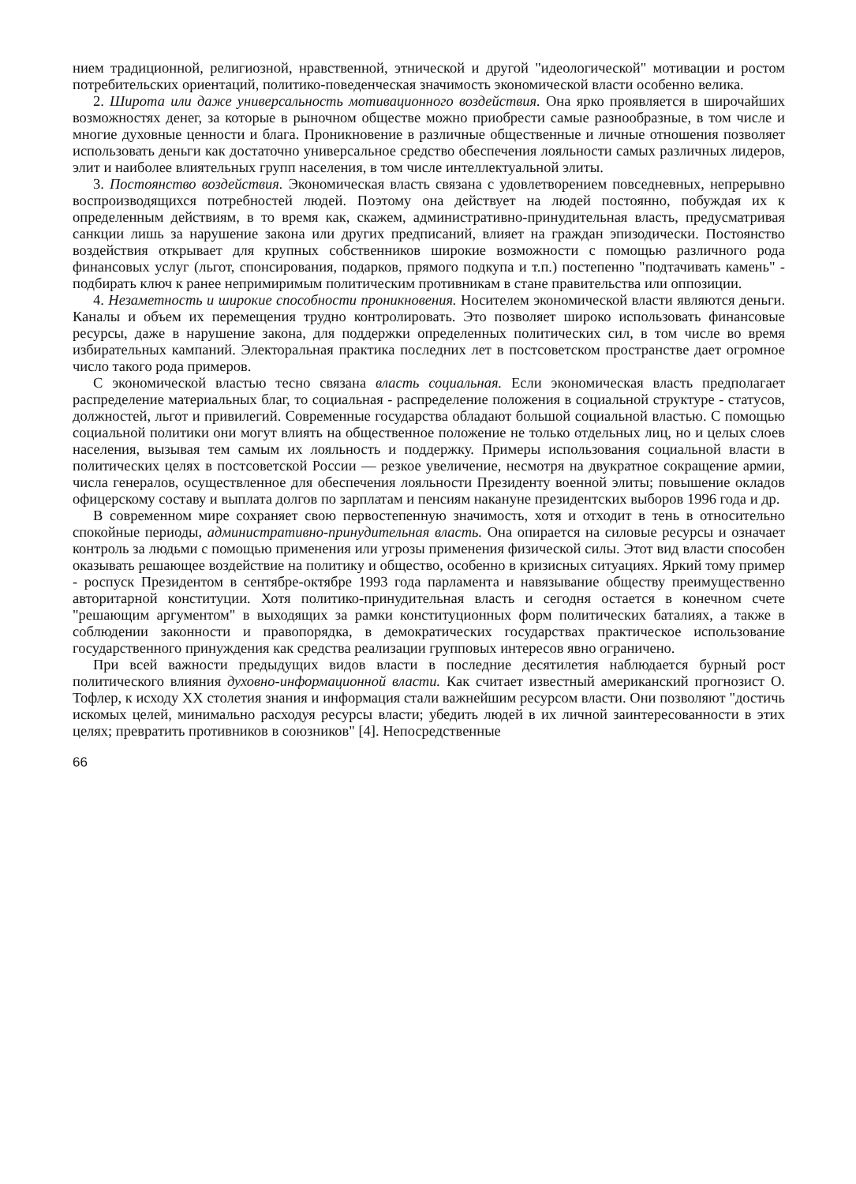нием традиционной, религиозной, нравственной, этнической и другой "идеологической" мотивации и ростом потребительских ориентаций, политико-поведенческая значимость экономической власти особенно велика.
2. Широта или даже универсальность мотивационного воздействия. Она ярко проявляется в широчайших возможностях денег, за которые в рыночном обществе можно приобрести самые разнообразные, в том числе и многие духовные ценности и блага. Проникновение в различные общественные и личные отношения позволяет использовать деньги как достаточно универсальное средство обеспечения лояльности самых различных лидеров, элит и наиболее влиятельных групп населения, в том числе интеллектуальной элиты.
3. Постоянство воздействия. Экономическая власть связана с удовлетворением повседневных, непрерывно воспроизводящихся потребностей людей. Поэтому она действует на людей постоянно, побуждая их к определенным действиям, в то время как, скажем, административно-принудительная власть, предусматривая санкции лишь за нарушение закона или других предписаний, влияет на граждан эпизодически. Постоянство воздействия открывает для крупных собственников широкие возможности с помощью различного рода финансовых услуг (льгот, спонсирования, подарков, прямого подкупа и т.п.) постепенно "подтачивать камень" - подбирать ключ к ранее непримиримым политическим противникам в стане правительства или оппозиции.
4. Незаметность и широкие способности проникновения. Носителем экономической власти являются деньги. Каналы и объем их перемещения трудно контролировать. Это позволяет широко использовать финансовые ресурсы, даже в нарушение закона, для поддержки определенных политических сил, в том числе во время избирательных кампаний. Электоральная практика последних лет в постсоветском пространстве дает огромное число такого рода примеров.
С экономической властью тесно связана власть социальная. Если экономическая власть предполагает распределение материальных благ, то социальная - распределение положения в социальной структуре - статусов, должностей, льгот и привилегий. Современные государства обладают большой социальной властью. С помощью социальной политики они могут влиять на общественное положение не только отдельных лиц, но и целых слоев населения, вызывая тем самым их лояльность и поддержку. Примеры использования социальной власти в политических целях в постсоветской России — резкое увеличение, несмотря на двукратное сокращение армии, числа генералов, осуществленное для обеспечения лояльности Президенту военной элиты; повышение окладов офицерскому составу и выплата долгов по зарплатам и пенсиям накануне президентских выборов 1996 года и др.
В современном мире сохраняет свою первостепенную значимость, хотя и отходит в тень в относительно спокойные периоды, административно-принудительная власть. Она опирается на силовые ресурсы и означает контроль за людьми с помощью применения или угрозы применения физической силы. Этот вид власти способен оказывать решающее воздействие на политику и общество, особенно в кризисных ситуациях. Яркий тому пример - роспуск Президентом в сентябре-октябре 1993 года парламента и навязывание обществу преимущественно авторитарной конституции. Хотя политико-принудительная власть и сегодня остается в конечном счете "решающим аргументом" в выходящих за рамки конституционных форм политических баталиях, а также в соблюдении законности и правопорядка, в демократических государствах практическое использование государственного принуждения как средства реализации групповых интересов явно ограничено.
При всей важности предыдущих видов власти в последние десятилетия наблюдается бурный рост политического влияния духовно-информационной власти. Как считает известный американский прогнозист О. Тофлер, к исходу XX столетия знания и информация стали важнейшим ресурсом власти. Они позволяют "достичь искомых целей, минимально расходуя ресурсы власти; убедить людей в их личной заинтересованности в этих целях; превратить противников в союзников" [4]. Непосредственные
66